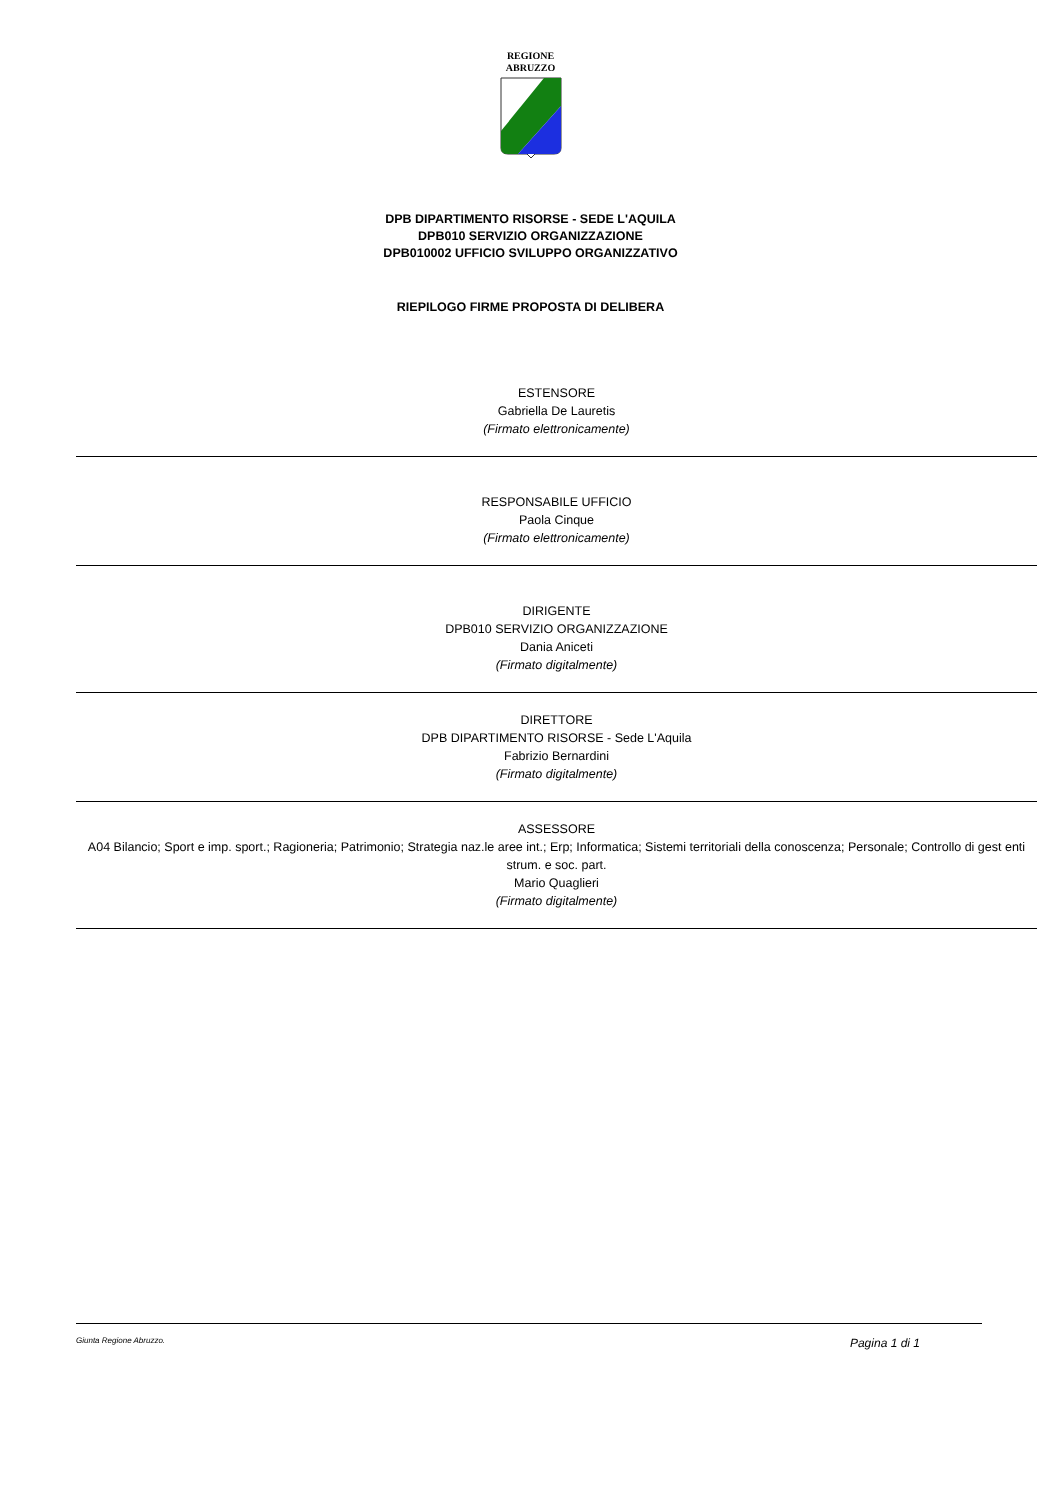REGIONE
ABRUZZO
DPB DIPARTIMENTO RISORSE - SEDE L'AQUILA
DPB010 SERVIZIO ORGANIZZAZIONE
DPB010002 UFFICIO SVILUPPO ORGANIZZATIVO
RIEPILOGO FIRME PROPOSTA DI DELIBERA
ESTENSORE
Gabriella De Lauretis
(Firmato elettronicamente)
RESPONSABILE UFFICIO
Paola Cinque
(Firmato elettronicamente)
DIRIGENTE
DPB010 SERVIZIO ORGANIZZAZIONE
Dania Aniceti
(Firmato digitalmente)
DIRETTORE
DPB DIPARTIMENTO RISORSE - Sede L'Aquila
Fabrizio Bernardini
(Firmato digitalmente)
ASSESSORE
A04 Bilancio; Sport e imp. sport.; Ragioneria; Patrimonio; Strategia naz.le aree int.; Erp; Informatica; Sistemi territoriali della conoscenza; Personale; Controllo di gest enti strum. e soc. part.
Mario Quaglieri
(Firmato digitalmente)
Giunta Regione Abruzzo. Pagina 1 di 1